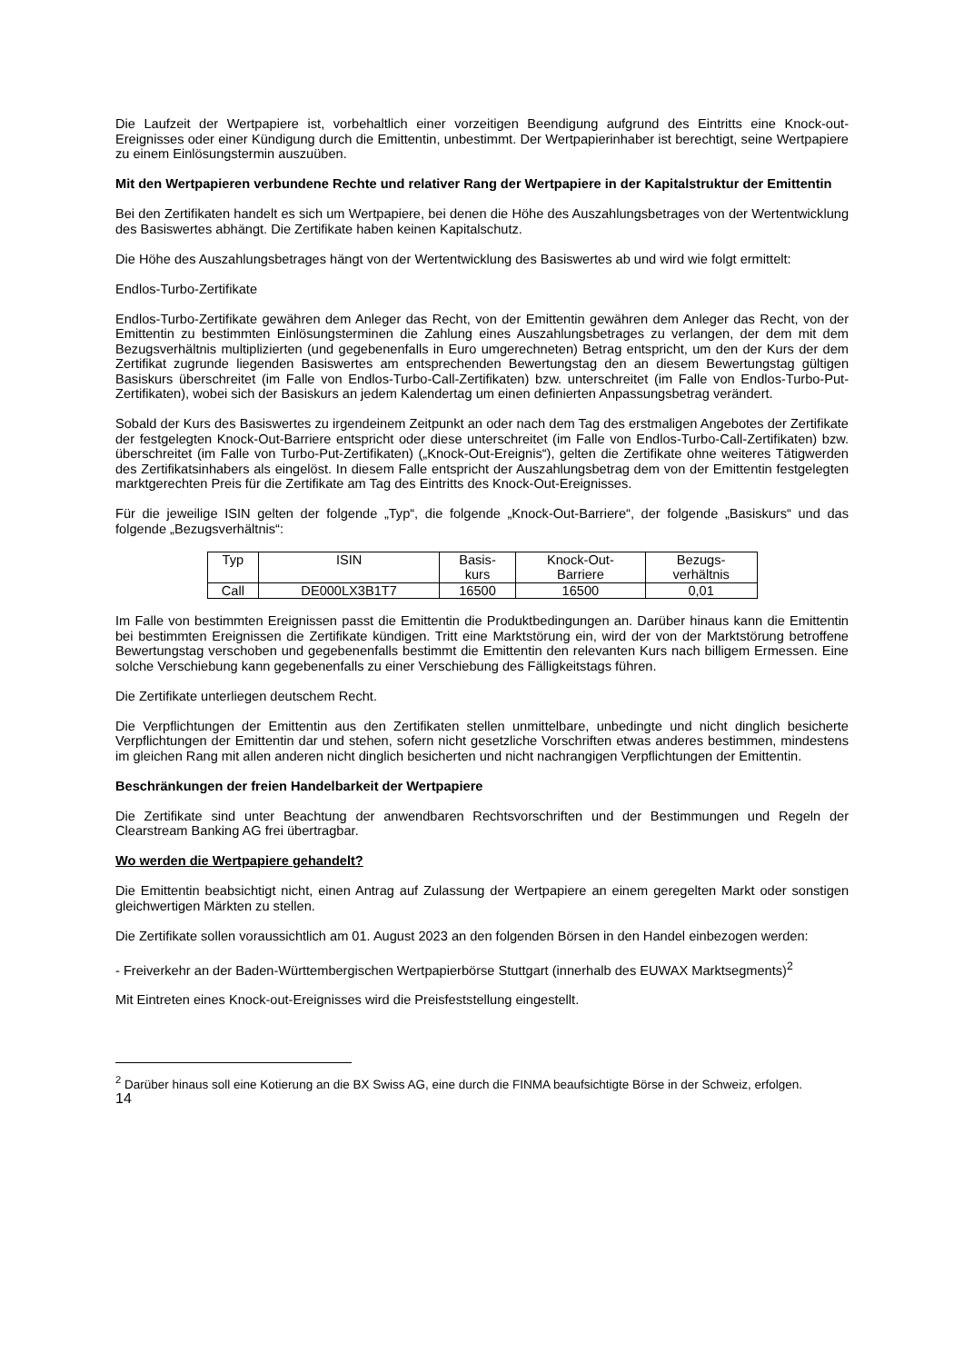Die Laufzeit der Wertpapiere ist, vorbehaltlich einer vorzeitigen Beendigung aufgrund des Eintritts eine Knock-out-Ereignisses oder einer Kündigung durch die Emittentin, unbestimmt. Der Wertpapierinhaber ist berechtigt, seine Wertpapiere zu einem Einlösungstermin auszuüben.
Mit den Wertpapieren verbundene Rechte und relativer Rang der Wertpapiere in der Kapitalstruktur der Emittentin
Bei den Zertifikaten handelt es sich um Wertpapiere, bei denen die Höhe des Auszahlungsbetrages von der Wertentwicklung des Basiswertes abhängt. Die Zertifikate haben keinen Kapitalschutz.
Die Höhe des Auszahlungsbetrages hängt von der Wertentwicklung des Basiswertes ab und wird wie folgt ermittelt:
Endlos-Turbo-Zertifikate
Endlos-Turbo-Zertifikate gewähren dem Anleger das Recht, von der Emittentin gewähren dem Anleger das Recht, von der Emittentin zu bestimmten Einlösungsterminen die Zahlung eines Auszahlungsbetrages zu verlangen, der dem mit dem Bezugsverhältnis multiplizierten (und gegebenenfalls in Euro umgerechneten) Betrag entspricht, um den der Kurs der dem Zertifikat zugrunde liegenden Basiswertes am entsprechenden Bewertungstag den an diesem Bewertungstag gültigen Basiskurs überschreitet (im Falle von Endlos-Turbo-Call-Zertifikaten) bzw. unterschreitet (im Falle von Endlos-Turbo-Put-Zertifikaten), wobei sich der Basiskurs an jedem Kalendertag um einen definierten Anpassungsbetrag verändert.
Sobald der Kurs des Basiswertes zu irgendeinem Zeitpunkt an oder nach dem Tag des erstmaligen Angebotes der Zertifikate der festgelegten Knock-Out-Barriere entspricht oder diese unterschreitet (im Falle von Endlos-Turbo-Call-Zertifikaten) bzw. überschreitet (im Falle von Turbo-Put-Zertifikaten) („Knock-Out-Ereignis“), gelten die Zertifikate ohne weiteres Tätigwerden des Zertifikatsinhabers als eingelöst. In diesem Falle entspricht der Auszahlungsbetrag dem von der Emittentin festgelegten marktgerechten Preis für die Zertifikate am Tag des Eintritts des Knock-Out-Ereignisses.
Für die jeweilige ISIN gelten der folgende „Typ“, die folgende „Knock-Out-Barriere“, der folgende „Basiskurs“ und das folgende „Bezugsverhältnis“:
| Typ | ISIN | Basis- kurs | Knock-Out- Barriere | Bezugs- verhältnis |
| --- | --- | --- | --- | --- |
| Call | DE000LX3B1T7 | 16500 | 16500 | 0,01 |
Im Falle von bestimmten Ereignissen passt die Emittentin die Produktbedingungen an. Darüber hinaus kann die Emittentin bei bestimmten Ereignissen die Zertifikate kündigen. Tritt eine Marktstörung ein, wird der von der Marktstörung betroffene Bewertungstag verschoben und gegebenenfalls bestimmt die Emittentin den relevanten Kurs nach billigem Ermessen. Eine solche Verschiebung kann gegebenenfalls zu einer Verschiebung des Fälligkeitstags führen.
Die Zertifikate unterliegen deutschem Recht.
Die Verpflichtungen der Emittentin aus den Zertifikaten stellen unmittelbare, unbedingte und nicht dinglich besicherte Verpflichtungen der Emittentin dar und stehen, sofern nicht gesetzliche Vorschriften etwas anderes bestimmen, mindestens im gleichen Rang mit allen anderen nicht dinglich besicherten und nicht nachrangigen Verpflichtungen der Emittentin.
Beschränkungen der freien Handelbarkeit der Wertpapiere
Die Zertifikate sind unter Beachtung der anwendbaren Rechtsvorschriften und der Bestimmungen und Regeln der Clearstream Banking AG frei übertragbar.
Wo werden die Wertpapiere gehandelt?
Die Emittentin beabsichtigt nicht, einen Antrag auf Zulassung der Wertpapiere an einem geregelten Markt oder sonstigen gleichwertigen Märkten zu stellen.
Die Zertifikate sollen voraussichtlich am 01. August 2023 an den folgenden Börsen in den Handel einbezogen werden:
- Freiverkehr an der Baden-Württembergischen Wertpapierbörse Stuttgart (innerhalb des EUWAX Marktsegments)<sup>2</sup>
Mit Eintreten eines Knock-out-Ereignisses wird die Preisfeststellung eingestellt.
<sup>2</sup> Darüber hinaus soll eine Kotierung an die BX Swiss AG, eine durch die FINMA beaufsichtigte Börse in der Schweiz, erfolgen.
14